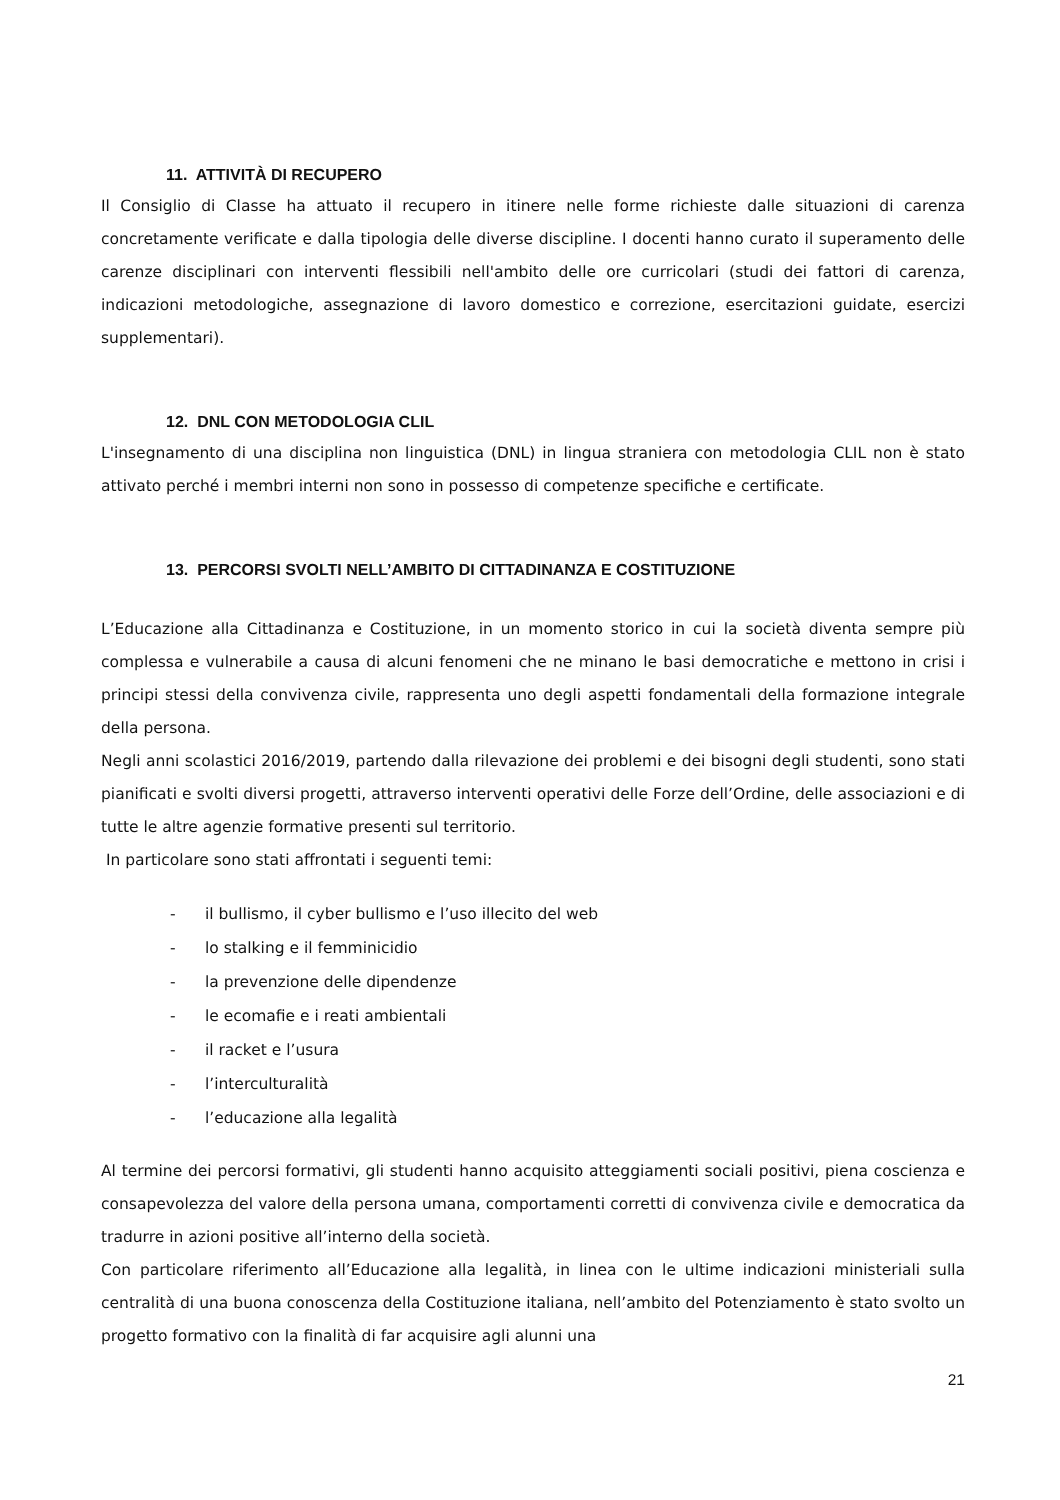11. ATTIVITÀ DI RECUPERO
Il Consiglio di Classe ha attuato il recupero in itinere nelle forme richieste dalle situazioni di carenza concretamente verificate e dalla tipologia delle diverse discipline. I docenti hanno curato il superamento delle carenze disciplinari con interventi flessibili nell'ambito delle ore curricolari (studi dei fattori di carenza, indicazioni metodologiche, assegnazione di lavoro domestico e correzione, esercitazioni guidate, esercizi supplementari).
12. DNL CON METODOLOGIA CLIL
L'insegnamento di una disciplina non linguistica (DNL) in lingua straniera con metodologia CLIL non è stato attivato perché i membri interni non sono in possesso di competenze specifiche e certificate.
13. PERCORSI SVOLTI NELL’AMBITO DI CITTADINANZA E COSTITUZIONE
L’Educazione alla Cittadinanza e Costituzione, in un momento storico in cui la società diventa sempre più complessa e vulnerabile a causa di alcuni fenomeni che ne minano le basi democratiche e mettono in crisi i principi stessi della convivenza civile, rappresenta uno degli aspetti fondamentali della formazione integrale della persona.
Negli anni scolastici 2016/2019, partendo dalla rilevazione dei problemi e dei bisogni degli studenti, sono stati pianificati e svolti diversi progetti, attraverso interventi operativi delle Forze dell’Ordine, delle associazioni e di tutte le altre agenzie formative presenti sul territorio.
In particolare sono stati affrontati i seguenti temi:
- il bullismo, il cyber bullismo e l’uso illecito del web
- lo stalking e il femminicidio
- la prevenzione delle dipendenze
- le ecomafie e i reati ambientali
- il racket e l’usura
- l’interculturalità
- l’educazione alla legalità
Al termine dei percorsi formativi, gli studenti hanno acquisito atteggiamenti sociali positivi, piena coscienza e consapevolezza del valore della persona umana, comportamenti corretti di convivenza civile e democratica da tradurre in azioni positive all’interno della società.
Con particolare riferimento all’Educazione alla legalità, in linea con le ultime indicazioni ministeriali sulla centralità di una buona conoscenza della Costituzione italiana, nell’ambito del Potenziamento è stato svolto un progetto formativo con la finalità di far acquisire agli alunni una
21